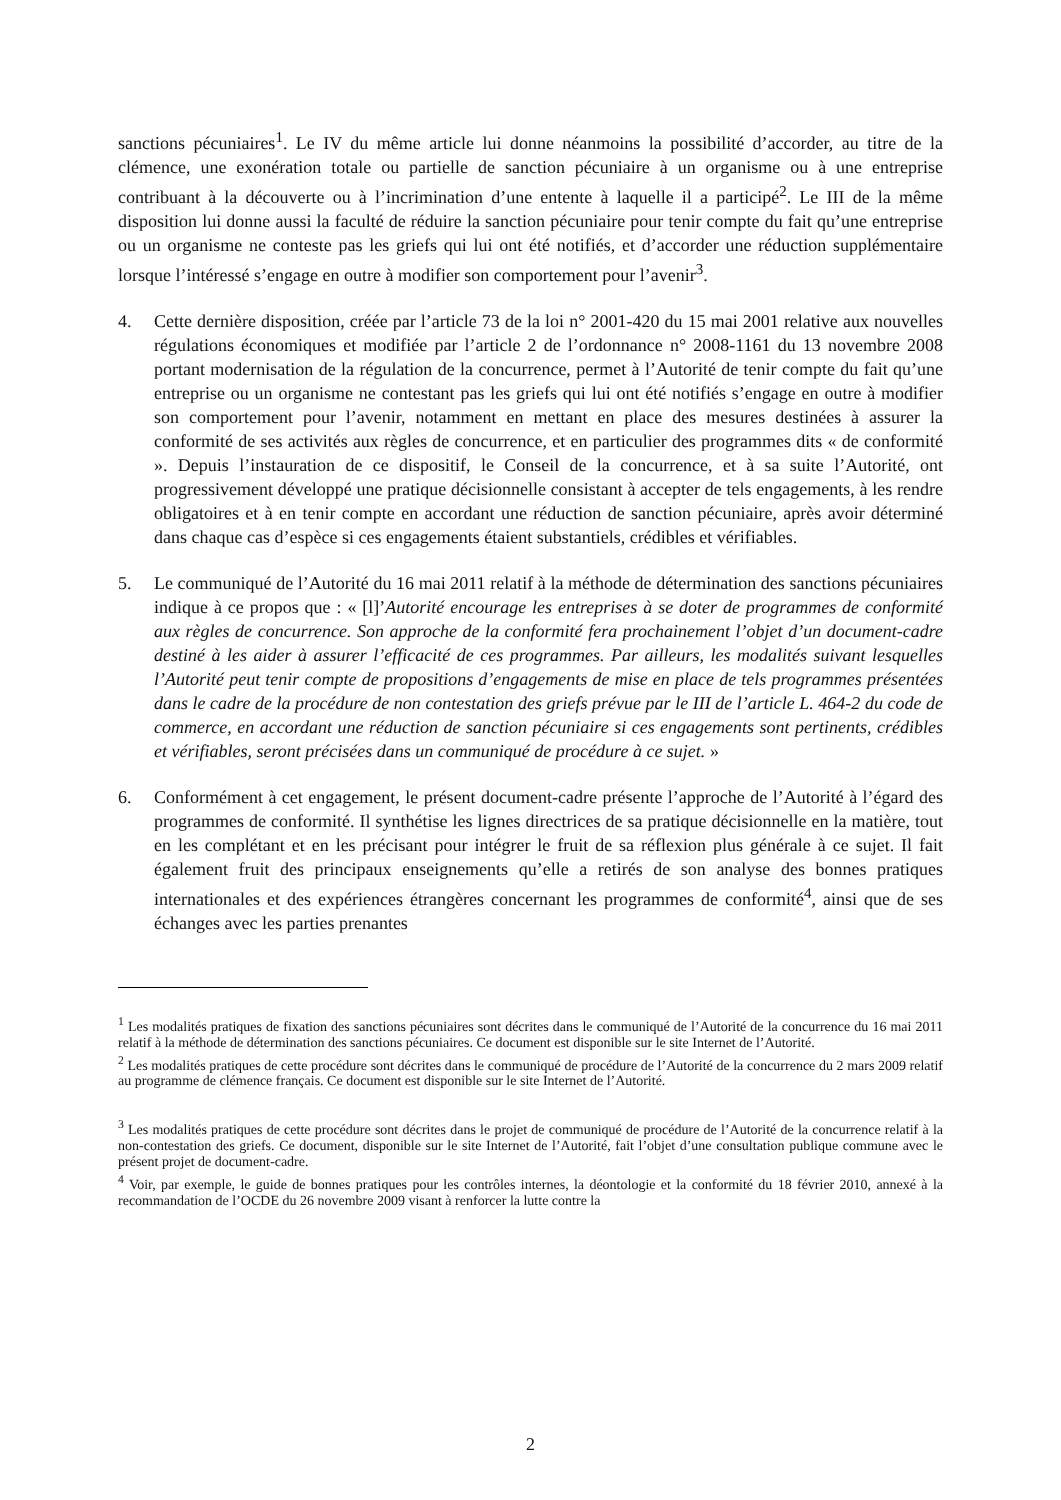sanctions pécuniaires<sup>1</sup>. Le IV du même article lui donne néanmoins la possibilité d’accorder, au titre de la clémence, une exonération totale ou partielle de sanction pécuniaire à un organisme ou à une entreprise contribuant à la découverte ou à l’incrimination d’une entente à laquelle il a participé<sup>2</sup>. Le III de la même disposition lui donne aussi la faculté de réduire la sanction pécuniaire pour tenir compte du fait qu’une entreprise ou un organisme ne conteste pas les griefs qui lui ont été notifiés, et d’accorder une réduction supplémentaire lorsque l’intéressé s’engage en outre à modifier son comportement pour l’avenir<sup>3</sup>.
4. Cette dernière disposition, créée par l’article 73 de la loi n° 2001-420 du 15 mai 2001 relative aux nouvelles régulations économiques et modifiée par l’article 2 de l’ordonnance n° 2008-1161 du 13 novembre 2008 portant modernisation de la régulation de la concurrence, permet à l’Autorité de tenir compte du fait qu’une entreprise ou un organisme ne contestant pas les griefs qui lui ont été notifiés s’engage en outre à modifier son comportement pour l’avenir, notamment en mettant en place des mesures destinées à assurer la conformité de ses activités aux règles de concurrence, et en particulier des programmes dits « de conformité ». Depuis l’instauration de ce dispositif, le Conseil de la concurrence, et à sa suite l’Autorité, ont progressivement développé une pratique décisionnelle consistant à accepter de tels engagements, à les rendre obligatoires et à en tenir compte en accordant une réduction de sanction pécuniaire, après avoir déterminé dans chaque cas d’espèce si ces engagements étaient substantiels, crédibles et vérifiables.
5. Le communiqué de l’Autorité du 16 mai 2011 relatif à la méthode de détermination des sanctions pécuniaires indique à ce propos que : « [l]’Autorité encourage les entreprises à se doter de programmes de conformité aux règles de concurrence. Son approche de la conformité fera prochainement l’objet d’un document-cadre destiné à les aider à assurer l’efficacité de ces programmes. Par ailleurs, les modalités suivant lesquelles l’Autorité peut tenir compte de propositions d’engagements de mise en place de tels programmes présentées dans le cadre de la procédure de non contestation des griefs prévue par le III de l’article L. 464-2 du code de commerce, en accordant une réduction de sanction pécuniaire si ces engagements sont pertinents, crédibles et vérifiables, seront précisées dans un communiqué de procédure à ce sujet. »
6. Conformément à cet engagement, le présent document-cadre présente l’approche de l’Autorité à l’égard des programmes de conformité. Il synthétise les lignes directrices de sa pratique décisionnelle en la matière, tout en les complétant et en les précisant pour intégrer le fruit de sa réflexion plus générale à ce sujet. Il fait également fruit des principaux enseignements qu’elle a retirés de son analyse des bonnes pratiques internationales et des expériences étrangères concernant les programmes de conformité<sup>4</sup>, ainsi que de ses échanges avec les parties prenantes
<sup>1</sup> Les modalités pratiques de fixation des sanctions pécuniaires sont décrites dans le communiqué de l’Autorité de la concurrence du 16 mai 2011 relatif à la méthode de détermination des sanctions pécuniaires. Ce document est disponible sur le site Internet de l’Autorité.
<sup>2</sup> Les modalités pratiques de cette procédure sont décrites dans le communiqué de procédure de l’Autorité de la concurrence du 2 mars 2009 relatif au programme de clémence français. Ce document est disponible sur le site Internet de l’Autorité.
<sup>3</sup> Les modalités pratiques de cette procédure sont décrites dans le projet de communiqué de procédure de l’Autorité de la concurrence relatif à la non-contestation des griefs. Ce document, disponible sur le site Internet de l’Autorité, fait l’objet d’une consultation publique commune avec le présent projet de document-cadre.
<sup>4</sup> Voir, par exemple, le guide de bonnes pratiques pour les contrôles internes, la déontologie et la conformité du 18 février 2010, annexé à la recommandation de l’OCDE du 26 novembre 2009 visant à renforcer la lutte contre la
2